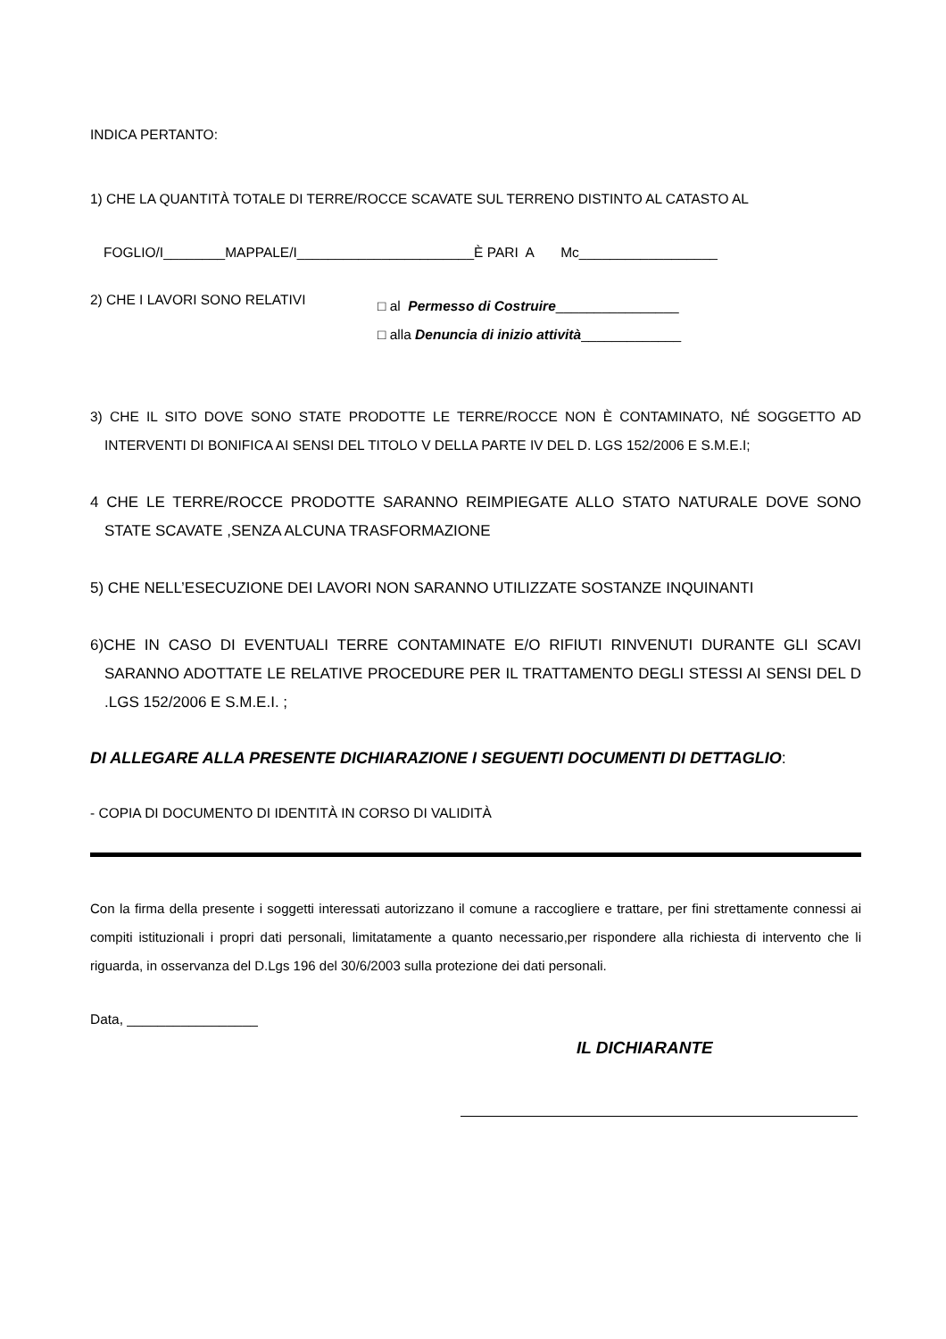INDICA PERTANTO:
1) CHE LA QUANTITÀ TOTALE DI TERRE/ROCCE SCAVATE SUL TERRENO DISTINTO AL CATASTO AL
FOGLIO/I________MAPPALE/I_______________________È PARI A Mc__________________
2) CHE I LAVORI SONO RELATIVI
□ al Permesso di Costruire________________
□ alla Denuncia di inizio attività_____________
3) CHE IL SITO DOVE SONO STATE PRODOTTE LE TERRE/ROCCE NON È CONTAMINATO, NÉ SOGGETTO AD INTERVENTI DI BONIFICA AI SENSI DEL TITOLO V DELLA PARTE IV DEL D. LGS 152/2006 E S.M.E.I;
4 CHE LE TERRE/ROCCE PRODOTTE SARANNO REIMPIEGATE ALLO STATO NATURALE DOVE SONO STATE SCAVATE ,SENZA ALCUNA TRASFORMAZIONE
5) CHE NELL’ESECUZIONE DEI LAVORI NON SARANNO UTILIZZATE SOSTANZE INQUINANTI
6)CHE IN CASO DI EVENTUALI TERRE CONTAMINATE E/O RIFIUTI RINVENUTI DURANTE GLI SCAVI SARANNO ADOTTATE LE RELATIVE PROCEDURE PER IL TRATTAMENTO DEGLI STESSI AI SENSI DEL D .LGS 152/2006 E S.M.E.I. ;
DI ALLEGARE ALLA PRESENTE DICHIARAZIONE I SEGUENTI DOCUMENTI DI DETTAGLIO:
- COPIA DI DOCUMENTO DI IDENTITÀ IN CORSO DI VALIDITÀ
Con la firma della presente i soggetti interessati autorizzano il comune a raccogliere e trattare, per fini strettamente connessi ai compiti istituzionali i propri dati personali, limitatamente a quanto necessario,per rispondere alla richiesta di intervento che li riguarda, in osservanza del D.Lgs 196 del 30/6/2003 sulla protezione dei dati personali.
Data, _________________
IL DICHIARANTE